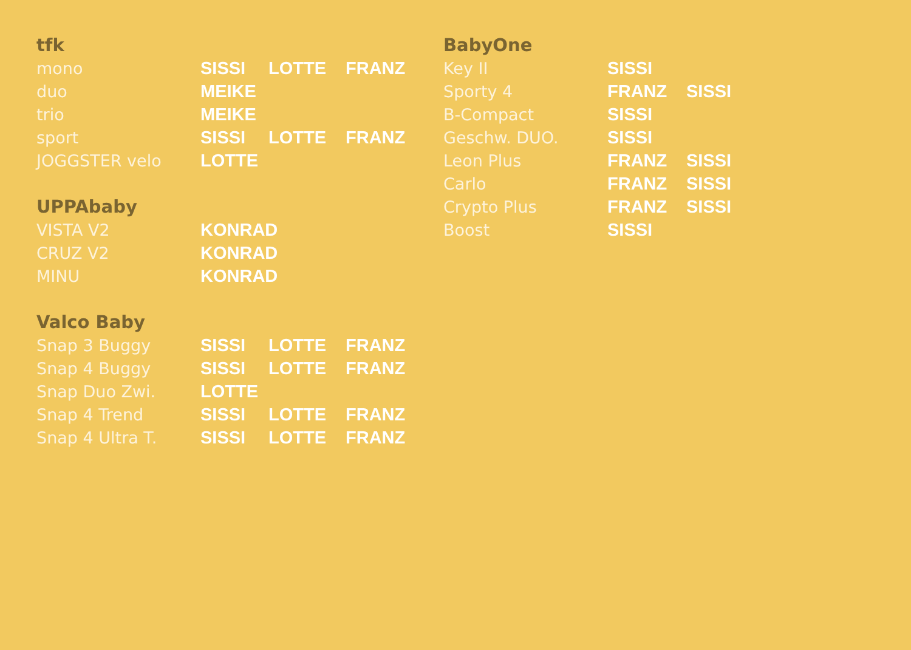| tfk | | | |
| --- | --- | --- | --- |
| mono | SISSI | LOTTE | FRANZ |
| duo | MEIKE | | |
| trio | MEIKE | | |
| sport | SISSI | LOTTE | FRANZ |
| JOGGSTER velo | LOTTE | | |
| UPPAbaby | |
| --- | --- |
| VISTA V2 | KONRAD |
| CRUZ V2 | KONRAD |
| MINU | KONRAD |
| Valco Baby | | | |
| --- | --- | --- | --- |
| Snap 3 Buggy | SISSI | LOTTE | FRANZ |
| Snap 4 Buggy | SISSI | LOTTE | FRANZ |
| Snap Duo Zwi. | LOTTE | | |
| Snap 4 Trend | SISSI | LOTTE | FRANZ |
| Snap 4 Ultra T. | SISSI | LOTTE | FRANZ |
| BabyOne | | |
| --- | --- | --- |
| Key II | SISSI | |
| Sporty 4 | FRANZ | SISSI |
| B-Compact | SISSI | |
| Geschw. DUO. | SISSI | |
| Leon Plus | FRANZ | SISSI |
| Carlo | FRANZ | SISSI |
| Crypto Plus | FRANZ | SISSI |
| Boost | SISSI | |